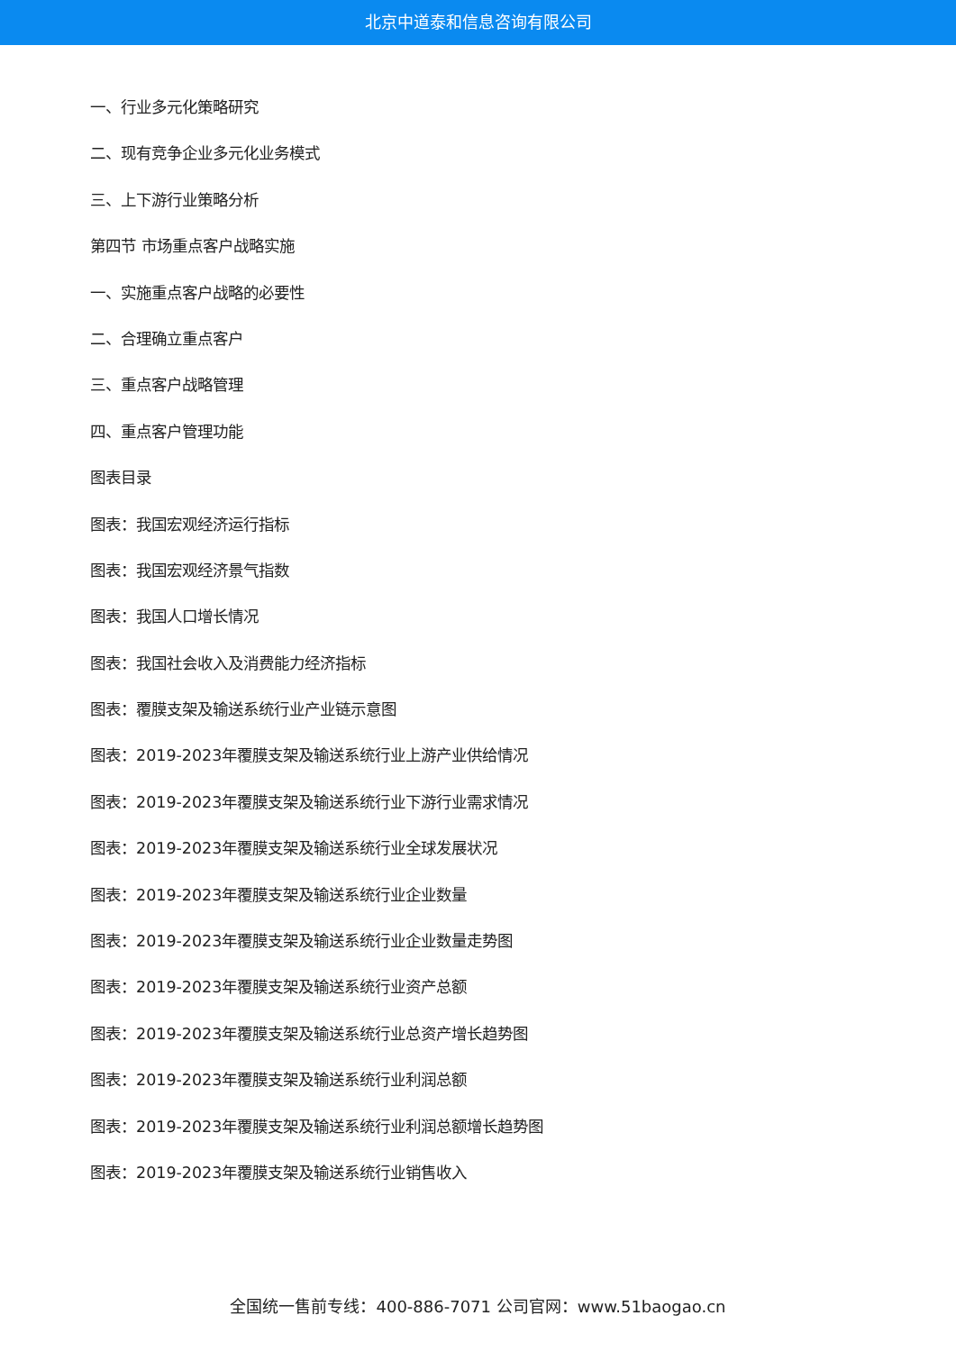北京中道泰和信息咨询有限公司
一、行业多元化策略研究
二、现有竞争企业多元化业务模式
三、上下游行业策略分析
第四节 市场重点客户战略实施
一、实施重点客户战略的必要性
二、合理确立重点客户
三、重点客户战略管理
四、重点客户管理功能
图表目录
图表：我国宏观经济运行指标
图表：我国宏观经济景气指数
图表：我国人口增长情况
图表：我国社会收入及消费能力经济指标
图表：覆膜支架及输送系统行业产业链示意图
图表：2019-2023年覆膜支架及输送系统行业上游产业供给情况
图表：2019-2023年覆膜支架及输送系统行业下游行业需求情况
图表：2019-2023年覆膜支架及输送系统行业全球发展状况
图表：2019-2023年覆膜支架及输送系统行业企业数量
图表：2019-2023年覆膜支架及输送系统行业企业数量走势图
图表：2019-2023年覆膜支架及输送系统行业资产总额
图表：2019-2023年覆膜支架及输送系统行业总资产增长趋势图
图表：2019-2023年覆膜支架及输送系统行业利润总额
图表：2019-2023年覆膜支架及输送系统行业利润总额增长趋势图
图表：2019-2023年覆膜支架及输送系统行业销售收入
全国统一售前专线：400-886-7071 公司官网：www.51baogao.cn